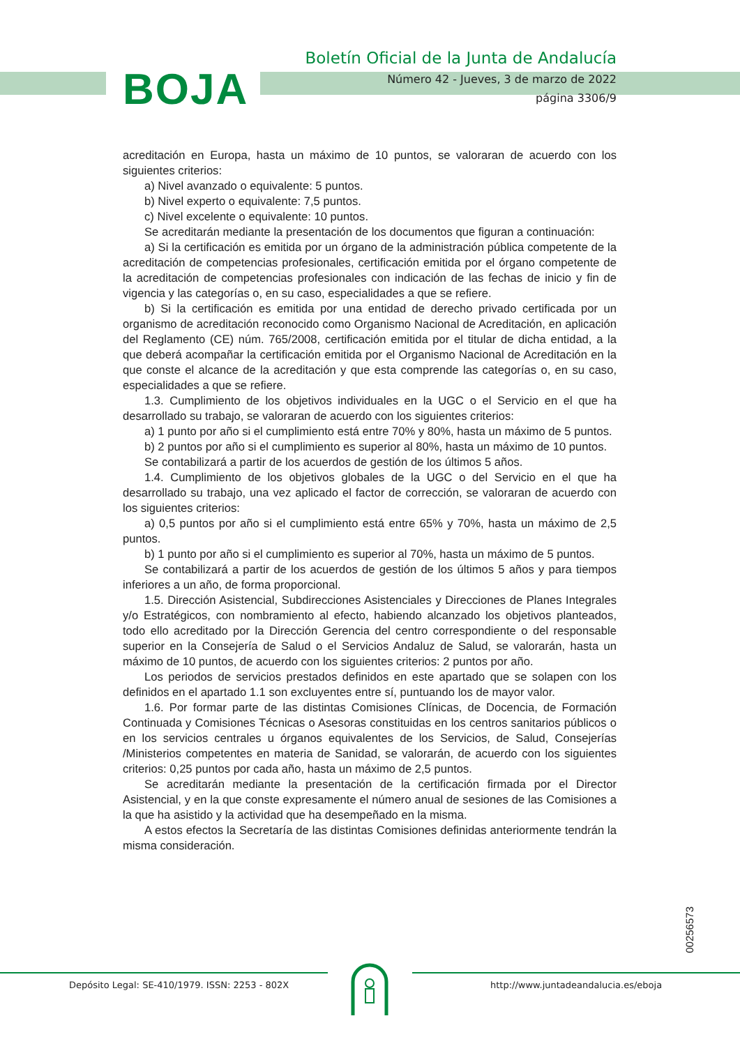BOJA
Boletín Oficial de la Junta de Andalucía
Número 42 - Jueves, 3 de marzo de 2022
página 3306/9
acreditación en Europa, hasta un máximo de 10 puntos, se valoraran de acuerdo con los siguientes criterios:
a) Nivel avanzado o equivalente: 5 puntos.
b) Nivel experto o equivalente: 7,5 puntos.
c) Nivel excelente o equivalente: 10 puntos.
Se acreditarán mediante la presentación de los documentos que figuran a continuación:
a) Si la certificación es emitida por un órgano de la administración pública competente de la acreditación de competencias profesionales, certificación emitida por el órgano competente de la acreditación de competencias profesionales con indicación de las fechas de inicio y fin de vigencia y las categorías o, en su caso, especialidades a que se refiere.
b) Si la certificación es emitida por una entidad de derecho privado certificada por un organismo de acreditación reconocido como Organismo Nacional de Acreditación, en aplicación del Reglamento (CE) núm. 765/2008, certificación emitida por el titular de dicha entidad, a la que deberá acompañar la certificación emitida por el Organismo Nacional de Acreditación en la que conste el alcance de la acreditación y que esta comprende las categorías o, en su caso, especialidades a que se refiere.
1.3. Cumplimiento de los objetivos individuales en la UGC o el Servicio en el que ha desarrollado su trabajo, se valoraran de acuerdo con los siguientes criterios:
a) 1 punto por año si el cumplimiento está entre 70% y 80%, hasta un máximo de 5 puntos.
b) 2 puntos por año si el cumplimiento es superior al 80%, hasta un máximo de 10 puntos.
Se contabilizará a partir de los acuerdos de gestión de los últimos 5 años.
1.4. Cumplimiento de los objetivos globales de la UGC o del Servicio en el que ha desarrollado su trabajo, una vez aplicado el factor de corrección, se valoraran de acuerdo con los siguientes criterios:
a) 0,5 puntos por año si el cumplimiento está entre 65% y 70%, hasta un máximo de 2,5 puntos.
b) 1 punto por año si el cumplimiento es superior al 70%, hasta un máximo de 5 puntos.
Se contabilizará a partir de los acuerdos de gestión de los últimos 5 años y para tiempos inferiores a un año, de forma proporcional.
1.5. Dirección Asistencial, Subdirecciones Asistenciales y Direcciones de Planes Integrales y/o Estratégicos, con nombramiento al efecto, habiendo alcanzado los objetivos planteados, todo ello acreditado por la Dirección Gerencia del centro correspondiente o del responsable superior en la Consejería de Salud o el Servicios Andaluz de Salud, se valorarán, hasta un máximo de 10 puntos, de acuerdo con los siguientes criterios: 2 puntos por año.
Los periodos de servicios prestados definidos en este apartado que se solapen con los definidos en el apartado 1.1 son excluyentes entre sí, puntuando los de mayor valor.
1.6. Por formar parte de las distintas Comisiones Clínicas, de Docencia, de Formación Continuada y Comisiones Técnicas o Asesoras constituidas en los centros sanitarios públicos o en los servicios centrales u órganos equivalentes de los Servicios, de Salud, Consejerías /Ministerios competentes en materia de Sanidad, se valorarán, de acuerdo con los siguientes criterios: 0,25 puntos por cada año, hasta un máximo de 2,5 puntos.
Se acreditarán mediante la presentación de la certificación firmada por el Director Asistencial, y en la que conste expresamente el número anual de sesiones de las Comisiones a la que ha asistido y la actividad que ha desempeñado en la misma.
A estos efectos la Secretaría de las distintas Comisiones definidas anteriormente tendrán la misma consideración.
00256573
Depósito Legal: SE-410/1979. ISSN: 2253 - 802X http://www.juntadeandalucia.es/eboja